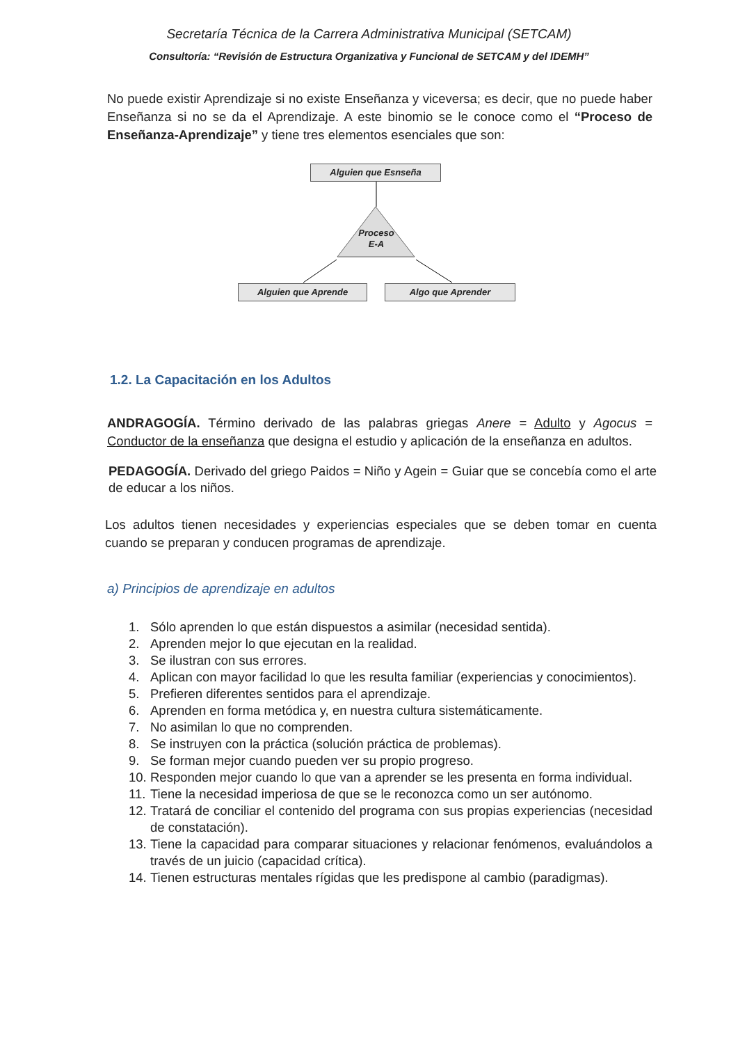Secretaría Técnica de la Carrera Administrativa Municipal (SETCAM)
Consultoría: “Revisión de Estructura Organizativa y Funcional de SETCAM y del IDEMH”
No puede existir Aprendizaje si no existe Enseñanza y viceversa; es decir, que no puede haber Enseñanza si no se da el Aprendizaje. A este binomio se le conoce como el “Proceso de Enseñanza-Aprendizaje” y tiene tres elementos esenciales que son:
Alguien que Esnseña
Alguien que Aprende Algo que Aprender
Proceso
E-A
1.2. La Capacitación en los Adultos
ANDRAGOGÍA. Término derivado de las palabras griegas Anere = Adulto y Agocus = Conductor de la enseñanza que designa el estudio y aplicación de la enseñanza en adultos.
PEDAGOGÍA. Derivado del griego Paidos = Niño y Agein = Guiar que se concebía como el arte de educar a los niños.
Los adultos tienen necesidades y experiencias especiales que se deben tomar en cuenta cuando se preparan y conducen programas de aprendizaje.
a) Principios de aprendizaje en adultos
1. Sólo aprenden lo que están dispuestos a asimilar (necesidad sentida).
2. Aprenden mejor lo que ejecutan en la realidad.
3. Se ilustran con sus errores.
4. Aplican con mayor facilidad lo que les resulta familiar (experiencias y conocimientos).
5. Prefieren diferentes sentidos para el aprendizaje.
6. Aprenden en forma metódica y, en nuestra cultura sistemáticamente.
7. No asimilan lo que no comprenden.
8. Se instruyen con la práctica (solución práctica de problemas).
9. Se forman mejor cuando pueden ver su propio progreso.
10. Responden mejor cuando lo que van a aprender se les presenta en forma individual.
11. Tiene la necesidad imperiosa de que se le reconozca como un ser autónomo.
12. Tratará de conciliar el contenido del programa con sus propias experiencias (necesidad de constatación).
13. Tiene la capacidad para comparar situaciones y relacionar fenómenos, evaluándolos a través de un juicio (capacidad crítica).
14. Tienen estructuras mentales rígidas que les predispone al cambio (paradigmas).